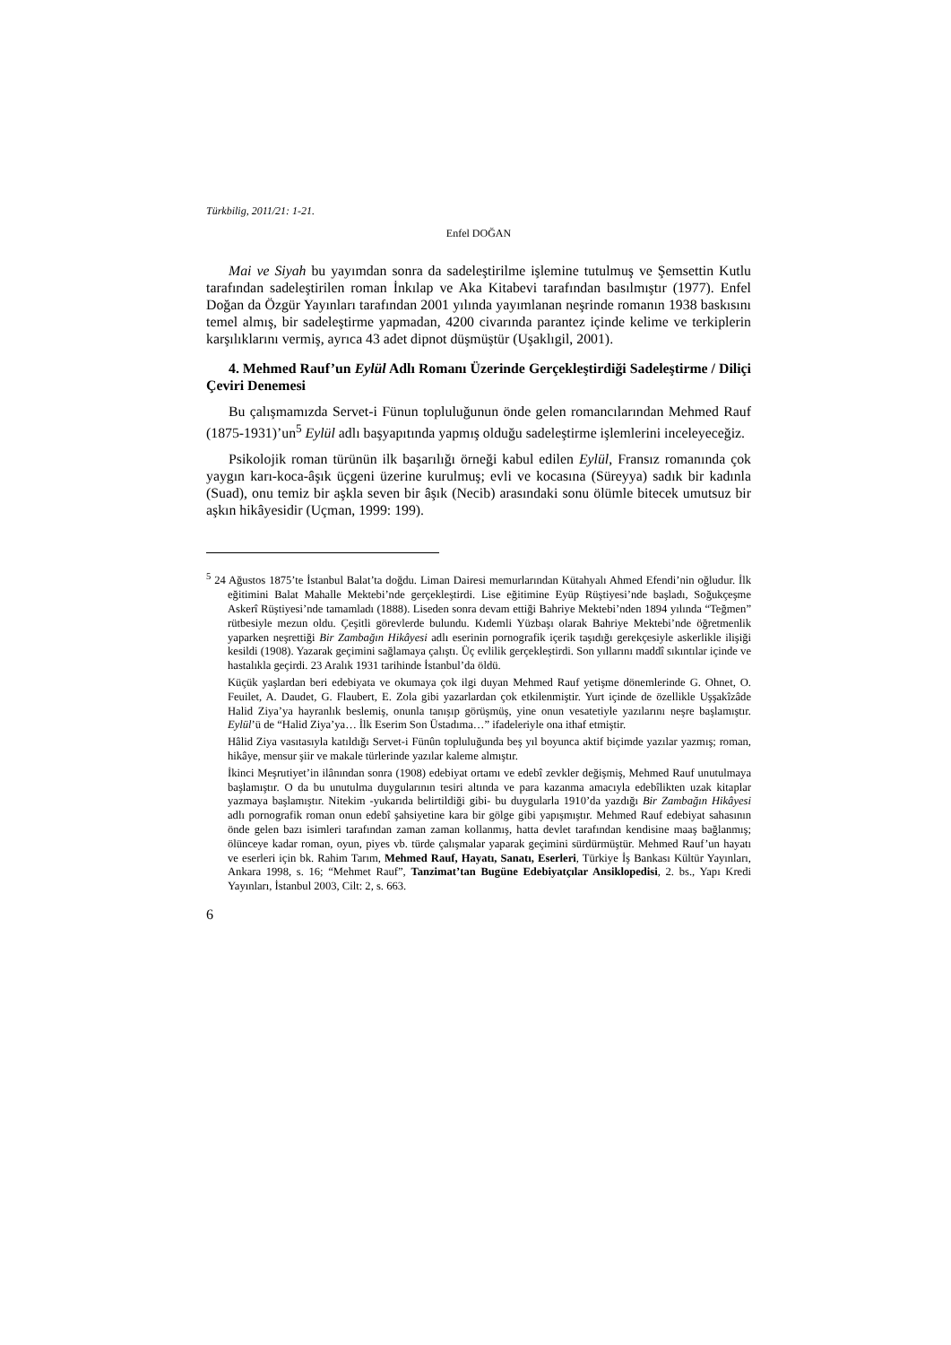Türkbilig, 2011/21: 1-21.
Enfel DOĞAN
Mai ve Siyah bu yayımdan sonra da sadeleştirilme işlemine tutulmuş ve Şemsettin Kutlu tarafından sadeleştirilen roman İnkılap ve Aka Kitabevi tarafından basılmıştır (1977). Enfel Doğan da Özgür Yayınları tarafından 2001 yılında yayımlanan neşrinde romanın 1938 baskısını temel almış, bir sadeleştirme yapmadan, 4200 civarında parantez içinde kelime ve terkiplerin karşılıklarını vermiş, ayrıca 43 adet dipnot düşmüştür (Uşaklıgil, 2001).
4. Mehmed Rauf’un Eylül Adlı Romanı Üzerinde Gerçekleştirdiği Sadeleştirme / Diliçi Çeviri Denemesi
Bu çalışmamızda Servet-i Fünun topluluğunun önde gelen romancılarından Mehmed Rauf (1875-1931)’un<sup>5</sup> Eylül adlı başyapıtında yapmış olduğu sadeleştirme işlemlerini inceleyeceğiz.
Psikolojik roman türünün ilk başarılığı örneği kabul edilen Eylül, Fransız romanında çok yaygın karı-koca-âşık üçgeni üzerine kurulmuş; evli ve kocasına (Süreyya) sadık bir kadınla (Suad), onu temiz bir aşkla seven bir âşık (Necib) arasındaki sonu ölümle bitecek umutsuz bir aşkın hikâyesidir (Uçman, 1999: 199).
<sup>5</sup> 24 Ağustos 1875’te İstanbul Balat’ta doğdu. Liman Dairesi memurlarından Kütahyalı Ahmed Efendi’nin oğludur. İlk eğitimini Balat Mahalle Mektebi’nde gerçekleştirdi. Lise eğitimine Eyüp Rüştiyesi’nde başladı, Soğukçeşme Askerî Rüştiyesi’nde tamamladı (1888). Liseden sonra devam ettiği Bahriye Mektebi’nden 1894 yılında “Teğmen” rütbesiyle mezun oldu. Çeşitli görevlerde bulundu. Kıdemli Yüzbaşı olarak Bahriye Mektebi’nde öğretmenlik yaparken neşrettiği Bir Zambağın Hikâyesi adlı eserinin pornografik içerik taşıdığı gerekçesiyle askerlikle ilişiği kesildi (1908). Yazarak geçimini sağlamaya çalıştı. Üç evlilik gerçekleştirdi. Son yıllarını maddî sıkıntılar içinde ve hastalıkla geçirdi. 23 Aralık 1931 tarihinde İstanbul’da öldü.
Küçük yaşlardan beri edebiyata ve okumaya çok ilgi duyan Mehmed Rauf yetişme dönemlerinde G. Ohnet, O. Feuilet, A. Daudet, G. Flaubert, E. Zola gibi yazarlardan çok etkilenmiştir. Yurt içinde de özellikle Uşşakîzâde Halid Ziya’ya hayranlık beslemiş, onunla tanışıp görüşmüş, yine onun vesatetiyle yazılarını neşre başlamıştır. Eylül’ü de “Halid Ziya’ya… İlk Eserim Son Üstadıma…” ifadeleriyle ona ithaf etmiştir.
Hâlid Ziya vasıtasıyla katıldığı Servet-i Fünûn topluluğunda beş yıl boyunca aktif biçimde yazılar yazmış; roman, hikâye, mensur şiir ve makale türlerinde yazılar kaleme almıştır.
İkinci Meşrutiyet’in ilânından sonra (1908) edebiyat ortamı ve edebî zevkler değişmiş, Mehmed Rauf unutulmaya başlamıştır. O da bu unutulma duygularının tesiri altında ve para kazanma amacıyla edebîlikten uzak kitaplar yazmaya başlamıştır. Nitekim -yukarıda belirtildiği gibi- bu duygularla 1910’da yazdığı Bir Zambağın Hikâyesi adlı pornografik roman onun edebî şahsiyetine kara bir gölge gibi yapışmıştır. Mehmed Rauf edebiyat sahasının önde gelen bazı isimleri tarafından zaman zaman kollanmış, hatta devlet tarafından kendisine maaş bağlanmış; ölünceye kadar roman, oyun, piyes vb. türde çalışmalar yaparak geçimini sürdürmüştür. Mehmed Rauf’un hayatı ve eserleri için bk. Rahim Tarım, Mehmed Rauf, Hayatı, Sanatı, Eserleri, Türkiye İş Bankası Kültür Yayınları, Ankara 1998, s. 16; “Mehmet Rauf”, Tanzimat’tan Bugüne Edebiyatçılar Ansiklopedisi, 2. bs., Yapı Kredi Yayınları, İstanbul 2003, Cilt: 2, s. 663.
6